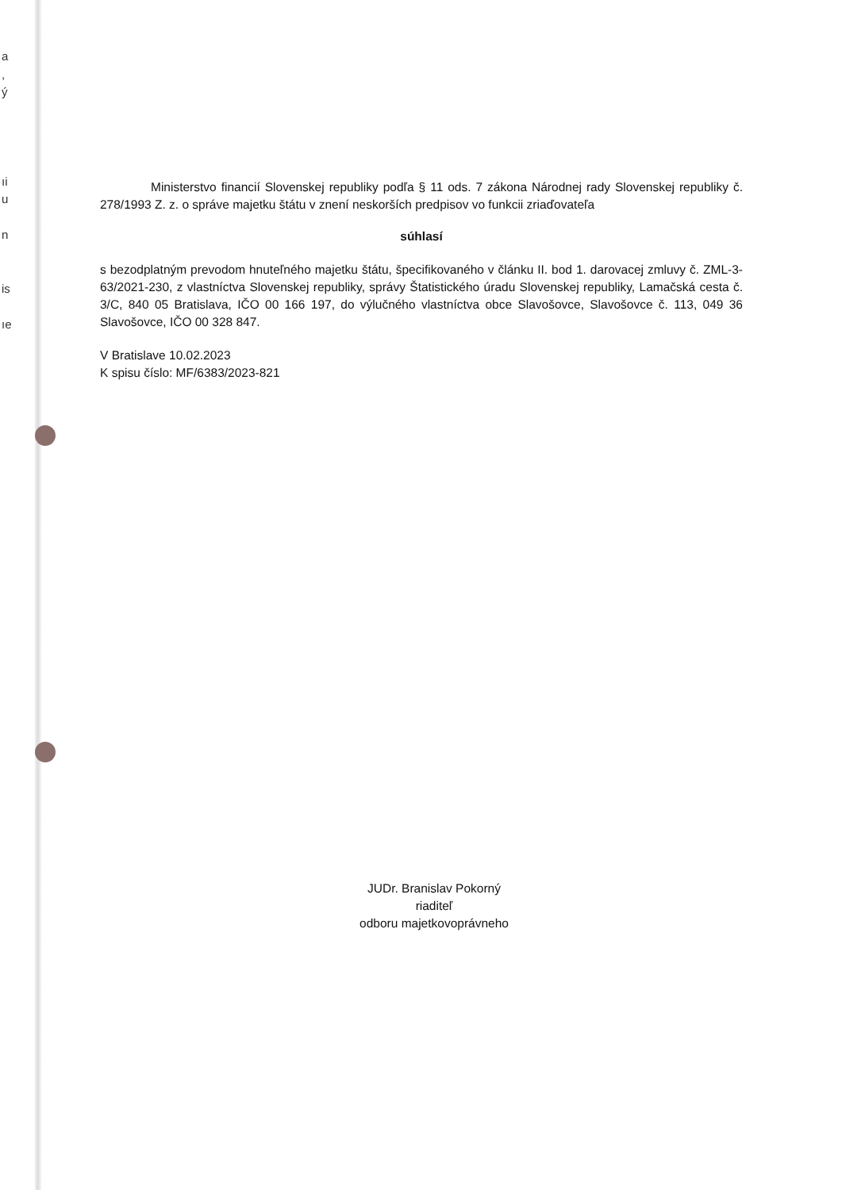a
,
ý
ıi
u
n
is
ıe
Ministerstvo financií Slovenskej republiky podľa § 11 ods. 7 zákona Národnej rady Slovenskej republiky č. 278/1993 Z. z. o správe majetku štátu v znení neskorších predpisov vo funkcii zriaďovateľa
súhlasí
s bezodplatným prevodom hnuteľného majetku štátu, špecifikovaného v článku II. bod 1. darovacej zmluvy č. ZML-3-63/2021-230, z vlastníctva Slovenskej republiky, správy Štatistického úradu Slovenskej republiky, Lamačská cesta č. 3/C, 840 05 Bratislava, IČO 00 166 197, do výlučného vlastníctva obce Slavošovce, Slavošovce č. 113, 049 36 Slavošovce, IČO 00 328 847.
V Bratislave 10.02.2023
K spisu číslo: MF/6383/2023-821
JUDr. Branislav Pokorný
riaditeľ
odboru majetkovoprávneho